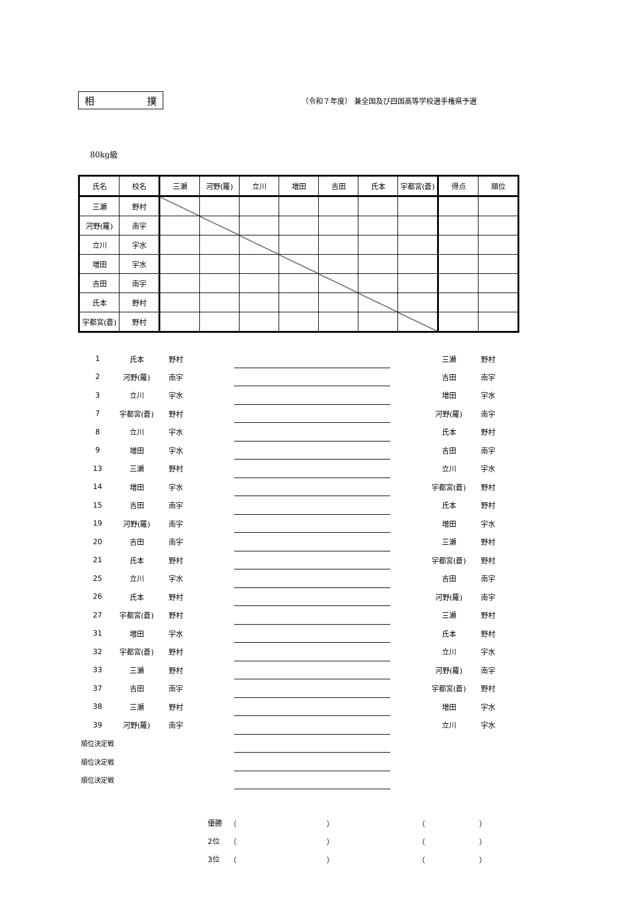相 撲
（令和７年度） 兼全国及び四国高等学校選手権県予選
80kg級
| 氏名 | 校名 | 三瀬 | 河野(羅) | 立川 | 増田 | 吉田 | 氏本 | 宇都宮(蒼) | 得点 | 順位 |
| 三瀬 | 野村 | | | | | | | | | |
| 河野(羅) | 南宇 | | | | | | | | | |
| 立川 | 宇水 | | | | | | | | | |
| 増田 | 宇水 | | | | | | | | | |
| 吉田 | 南宇 | | | | | | | | | |
| 氏本 | 野村 | | | | | | | | | |
| 宇都宮(蒼) | 野村 | | | | | | | | | |
| 1 | 氏本 | 野村 | | | | 三瀬 | 野村 |
| 2 | 河野(羅) | 南宇 | | | | 吉田 | 南宇 |
| 3 | 立川 | 宇水 | | | | 増田 | 宇水 |
| 7 | 宇都宮(蒼) | 野村 | | | | 河野(羅) | 南宇 |
| 8 | 立川 | 宇水 | | | | 氏本 | 野村 |
| 9 | 増田 | 宇水 | | | | 吉田 | 南宇 |
| 13 | 三瀬 | 野村 | | | | 立川 | 宇水 |
| 14 | 増田 | 宇水 | | | | 宇都宮(蒼) | 野村 |
| 15 | 吉田 | 南宇 | | | | 氏本 | 野村 |
| 19 | 河野(羅) | 南宇 | | | | 増田 | 宇水 |
| 20 | 吉田 | 南宇 | | | | 三瀬 | 野村 |
| 21 | 氏本 | 野村 | | | | 宇都宮(蒼) | 野村 |
| 25 | 立川 | 宇水 | | | | 吉田 | 南宇 |
| 26 | 氏本 | 野村 | | | | 河野(羅) | 南宇 |
| 27 | 宇都宮(蒼) | 野村 | | | | 三瀬 | 野村 |
| 31 | 増田 | 宇水 | | | | 氏本 | 野村 |
| 32 | 宇都宮(蒼) | 野村 | | | | 立川 | 宇水 |
| 33 | 三瀬 | 野村 | | | | 河野(羅) | 南宇 |
| 37 | 吉田 | 南宇 | | | | 宇都宮(蒼) | 野村 |
| 38 | 三瀬 | 野村 | | | | 増田 | 宇水 |
| 39 | 河野(羅) | 南宇 | | | | 立川 | 宇水 |
| 順位決定戦 | | | | | | | |
| 順位決定戦 | | | | | | | |
| 順位決定戦 | | | | | | | |
| 優勝 | （ | ） | （ | ） |
| 2位 | （ | ） | （ | ） |
| 3位 | （ | ） | （ | ） |